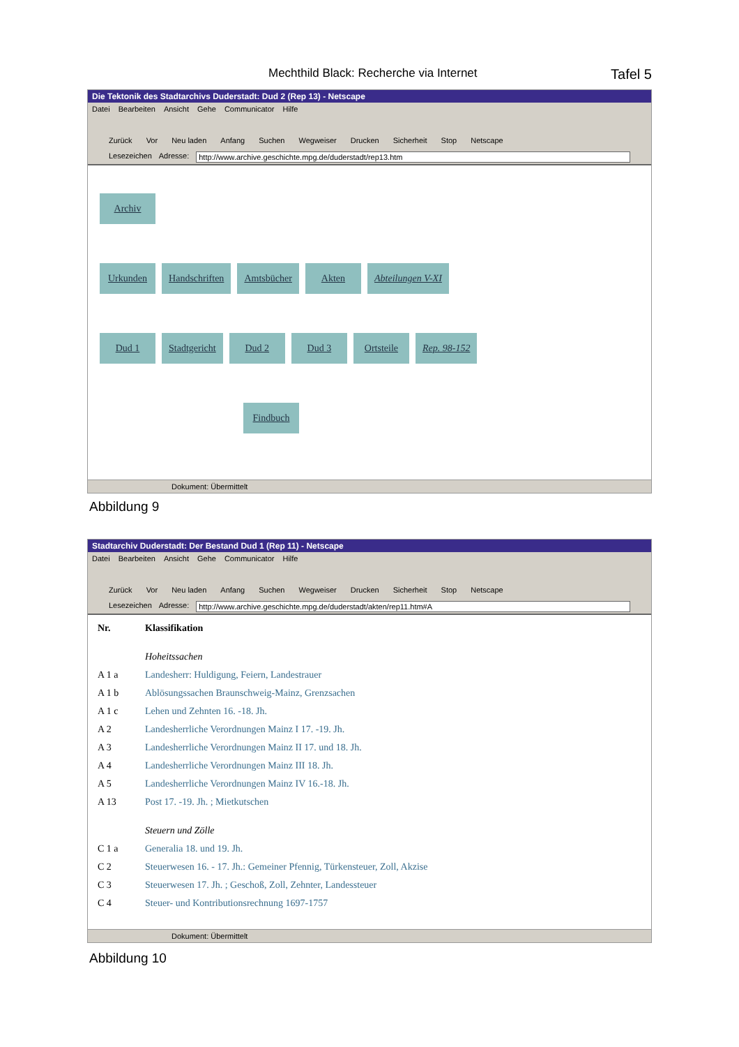Mechthild Black: Recherche via Internet Tafel 5
Die Tektonik des Stadtarchivs Duderstadt: Dud 2 (Rep 13) - Netscape
Datei Bearbeiten Ansicht Gehe Communicator Hilfe
Zurück Vor Neu laden Anfang Suchen Wegweiser Drucken Sicherheit Stop Netscape
Lesezeichen Adresse: http://www.archive.geschichte.mpg.de/duderstadt/rep13.htm
Archiv
Urkunden Handschriften Amtsbücher Akten Abteilungen V-XI
Dud 1 Stadtgericht Dud 2 Dud 3 Ortsteile Rep. 98-152
Findbuch
Dokument: Übermittelt
Abbildung 9
Stadtarchiv Duderstadt: Der Bestand Dud 1 (Rep 11) - Netscape
Datei Bearbeiten Ansicht Gehe Communicator Hilfe
Zurück Vor Neu laden Anfang Suchen Wegweiser Drucken Sicherheit Stop Netscape
Lesezeichen Adresse: http://www.archive.geschichte.mpg.de/duderstadt/akten/rep11.htm#A
| Nr. | Klassifikation |
| --- | --- |
| | Hoheitssachen |
| A 1 a | Landesherr: Huldigung, Feiern, Landestrauer |
| A 1 b | Ablösungssachen Braunschweig-Mainz, Grenzsachen |
| A 1 c | Lehen und Zehnten 16. -18. Jh. |
| A 2 | Landesherrliche Verordnungen Mainz I 17. -19. Jh. |
| A 3 | Landesherrliche Verordnungen Mainz II 17. und 18. Jh. |
| A 4 | Landesherrliche Verordnungen Mainz III 18. Jh. |
| A 5 | Landesherrliche Verordnungen Mainz IV 16.-18. Jh. |
| A 13 | Post 17. -19. Jh. ; Mietkutschen |
| | Steuern und Zölle |
| C 1 a | Generalia 18. und 19. Jh. |
| C 2 | Steuerwesen 16. - 17. Jh.: Gemeiner Pfennig, Türkensteuer, Zoll, Akzise |
| C 3 | Steuerwesen 17. Jh. ; Geschoß, Zoll, Zehnter, Landessteuer |
| C 4 | Steuer- und Kontributionsrechnung 1697-1757 |
Dokument: Übermittelt
Abbildung 10